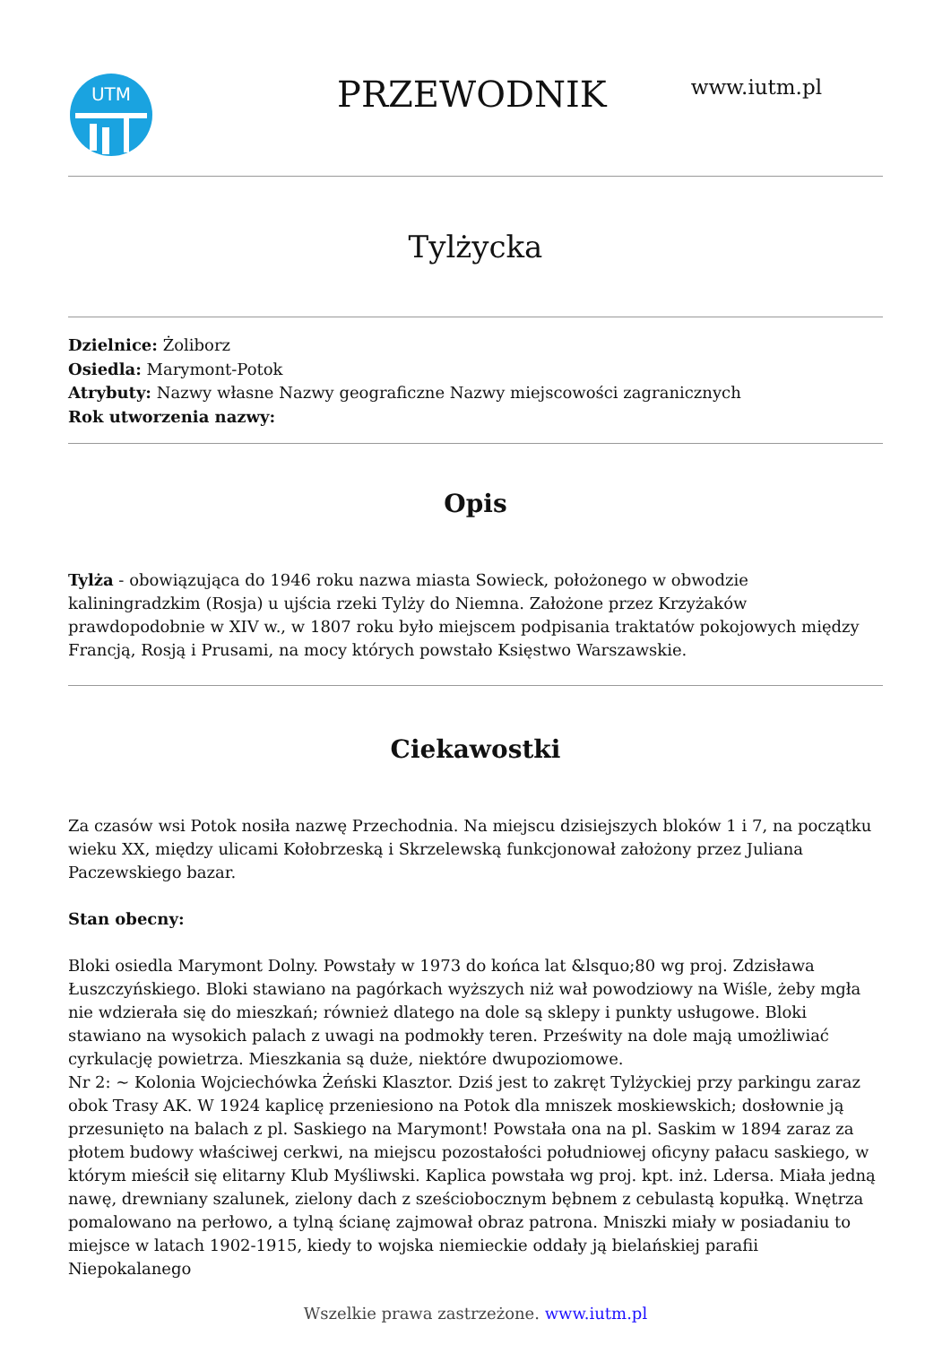UTM
PRZEWODNIK
www.iutm.pl
Tylżycka
Dzielnice: Żoliborz
Osiedla: Marymont-Potok
Atrybuty: Nazwy własne Nazwy geograficzne Nazwy miejscowości zagranicznych
Rok utworzenia nazwy:
Opis
Tylża - obowiązująca do 1946 roku nazwa miasta Sowieck, położonego w obwodzie kaliningradzkim (Rosja) u ujścia rzeki Tylży do Niemna. Założone przez Krzyżaków prawdopodobnie w XIV w., w 1807 roku było miejscem podpisania traktatów pokojowych między Francją, Rosją i Prusami, na mocy których powstało Księstwo Warszawskie.
Ciekawostki
Za czasów wsi Potok nosiła nazwę Przechodnia. Na miejscu dzisiejszych bloków 1 i 7, na początku wieku XX, między ulicami Kołobrzeską i Skrzelewską funkcjonował założony przez Juliana Paczewskiego bazar.
Stan obecny:
Bloki osiedla Marymont Dolny. Powstały w 1973 do końca lat &lsquo;80 wg proj. Zdzisława Łuszczyńskiego. Bloki stawiano na pagórkach wyższych niż wał powodziowy na Wiśle, żeby mgła nie wdzierała się do mieszkań; również dlatego na dole są sklepy i punkty usługowe. Bloki stawiano na wysokich palach z uwagi na podmokły teren. Prześwity na dole mają umożliwiać cyrkulację powietrza. Mieszkania są duże, niektóre dwupoziomowe.
Nr 2: ~ Kolonia Wojciechówka Żeński Klasztor. Dziś jest to zakręt Tylżyckiej przy parkingu zaraz obok Trasy AK. W 1924 kaplicę przeniesiono na Potok dla mniszek moskiewskich; dosłownie ją przesunięto na balach z pl. Saskiego na Marymont! Powstała ona na pl. Saskim w 1894 zaraz za płotem budowy właściwej cerkwi, na miejscu pozostałości południowej oficyny pałacu saskiego, w którym mieścił się elitarny Klub Myśliwski. Kaplica powstała wg proj. kpt. inż. Ldersa. Miała jedną nawę, drewniany szalunek, zielony dach z sześciobocznym bębnem z cebulastą kopułką. Wnętrza pomalowano na perłowo, a tylną ścianę zajmował obraz patrona. Mniszki miały w posiadaniu to miejsce w latach 1902-1915, kiedy to wojska niemieckie oddały ją bielańskiej parafii Niepokalanego
Wszelkie prawa zastrzeżone. www.iutm.pl